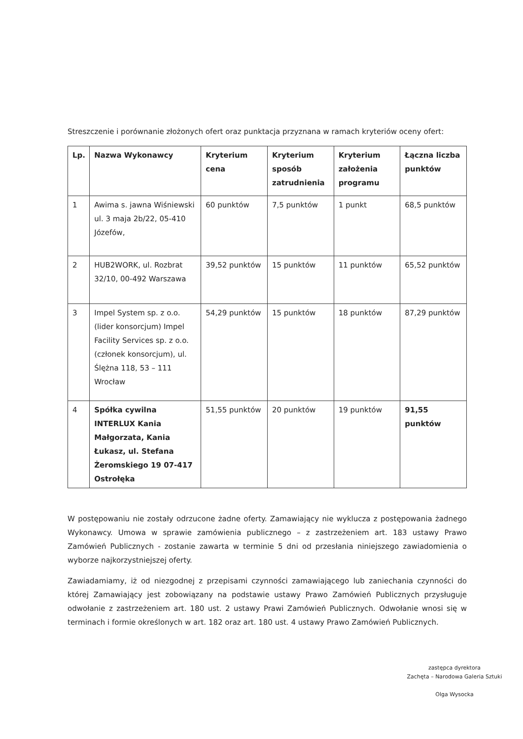Streszczenie i porównanie złożonych ofert oraz punktacja przyznana w ramach kryteriów oceny ofert:
| Lp. | Nazwa Wykonawcy | Kryterium cena | Kryterium sposób zatrudnienia | Kryterium założenia programu | Łączna liczba punktów |
| --- | --- | --- | --- | --- | --- |
| 1 | Awima s. jawna Wiśniewski ul. 3 maja 2b/22, 05-410 Józefów, | 60 punktów | 7,5 punktów | 1 punkt | 68,5 punktów |
| 2 | HUB2WORK, ul. Rozbrat 32/10, 00-492 Warszawa | 39,52 punktów | 15 punktów | 11 punktów | 65,52 punktów |
| 3 | Impel System sp. z o.o. (lider konsorcjum) Impel Facility Services sp. z o.o. (członek konsorcjum), ul. Ślężna 118, 53 – 111 Wrocław | 54,29 punktów | 15 punktów | 18 punktów | 87,29 punktów |
| 4 | Spółka cywilna INTERLUX Kania Małgorzata, Kania Łukasz, ul. Stefana Żeromskiego 19 07-417 Ostrołęka | 51,55 punktów | 20 punktów | 19 punktów | 91,55 punktów |
W postępowaniu nie zostały odrzucone żadne oferty. Zamawiający nie wyklucza z postępowania żadnego Wykonawcy. Umowa w sprawie zamówienia publicznego – z zastrzeżeniem art. 183 ustawy Prawo Zamówień Publicznych - zostanie zawarta w terminie 5 dni od przesłania niniejszego zawiadomienia o wyborze najkorzystniejszej oferty.
Zawiadamiamy, iż od niezgodnej z przepisami czynności zamawiającego lub zaniechania czynności do której Zamawiający jest zobowiązany na podstawie ustawy Prawo Zamówień Publicznych przysługuje odwołanie z zastrzeżeniem art. 180 ust. 2 ustawy Prawi Zamówień Publicznych. Odwołanie wnosi się w terminach i formie określonych w art. 182 oraz art. 180 ust. 4 ustawy Prawo Zamówień Publicznych.
zastępca dyrektora
Zachęta – Narodowa Galeria Sztuki
Olga Wysocka